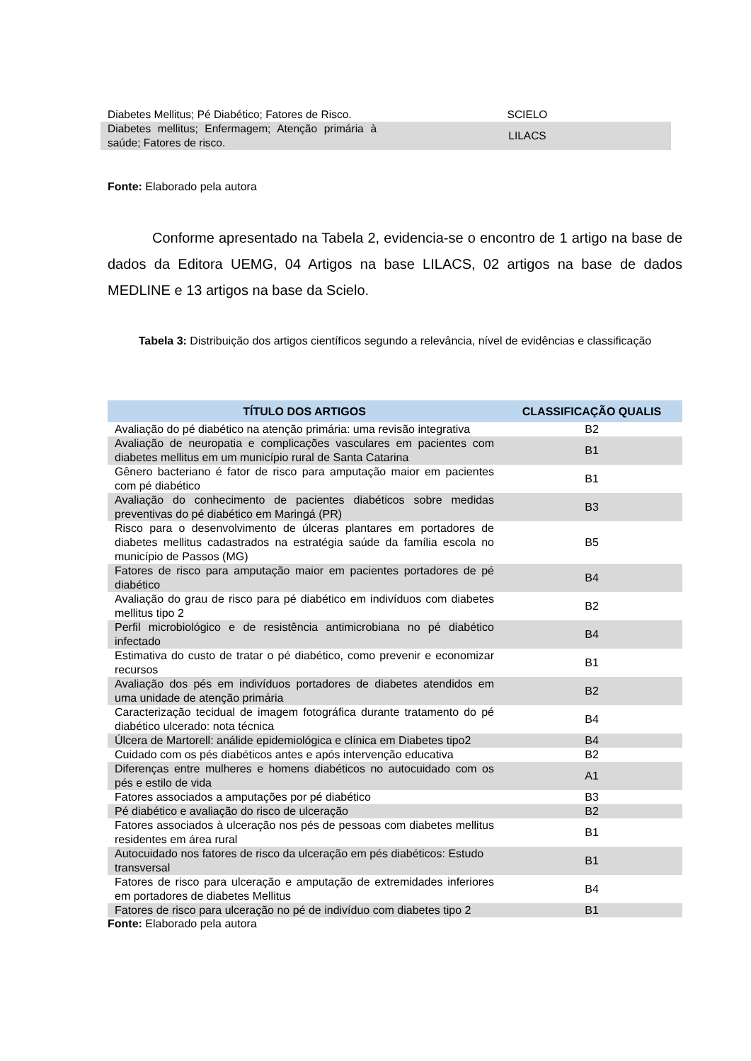| Diabetes Mellitus; Pé Diabético; Fatores de Risco. | SCIELO |
| Diabetes mellitus; Enfermagem; Atenção primária à saúde; Fatores de risco. | LILACS |
Fonte: Elaborado pela autora
Conforme apresentado na Tabela 2, evidencia-se o encontro de 1 artigo na base de dados da Editora UEMG, 04 Artigos na base LILACS, 02 artigos na base de dados MEDLINE e 13 artigos na base da Scielo.
Tabela 3: Distribuição dos artigos científicos segundo a relevância, nível de evidências e classificação
| TÍTULO DOS ARTIGOS | CLASSIFICAÇÃO QUALIS |
| --- | --- |
| Avaliação do pé diabético na atenção primária: uma revisão integrativa | B2 |
| Avaliação de neuropatia e complicações vasculares em pacientes com diabetes mellitus em um município rural de Santa Catarina | B1 |
| Gênero bacteriano é fator de risco para amputação maior em pacientes com pé diabético | B1 |
| Avaliação do conhecimento de pacientes diabéticos sobre medidas preventivas do pé diabético em Maringá (PR) | B3 |
| Risco para o desenvolvimento de úlceras plantares em portadores de diabetes mellitus cadastrados na estratégia saúde da família escola no município de Passos (MG) | B5 |
| Fatores de risco para amputação maior em pacientes portadores de pé diabético | B4 |
| Avaliação do grau de risco para pé diabético em indivíduos com diabetes mellitus tipo 2 | B2 |
| Perfil microbiológico e de resistência antimicrobiana no pé diabético infectado | B4 |
| Estimativa do custo de tratar o pé diabético, como prevenir e economizar recursos | B1 |
| Avaliação dos pés em indivíduos portadores de diabetes atendidos em uma unidade de atenção primária | B2 |
| Caracterização tecidual de imagem fotográfica durante tratamento do pé diabético ulcerado: nota técnica | B4 |
| Úlcera de Martorell: análide epidemiológica e clínica em Diabetes tipo2 | B4 |
| Cuidado com os pés diabéticos antes e após intervenção educativa | B2 |
| Diferenças entre mulheres e homens diabéticos no autocuidado com os pés e estilo de vida | A1 |
| Fatores associados a amputações por pé diabético | B3 |
| Pé diabético e avaliação do risco de ulceração | B2 |
| Fatores associados à ulceração nos pés de pessoas com diabetes mellitus residentes em área rural | B1 |
| Autocuidado nos fatores de risco da ulceração em pés diabéticos: Estudo transversal | B1 |
| Fatores de risco para ulceração e amputação de extremidades inferiores em portadores de diabetes Mellitus | B4 |
| Fatores de risco para ulceração no pé de indivíduo com diabetes tipo 2 | B1 |
Fonte: Elaborado pela autora